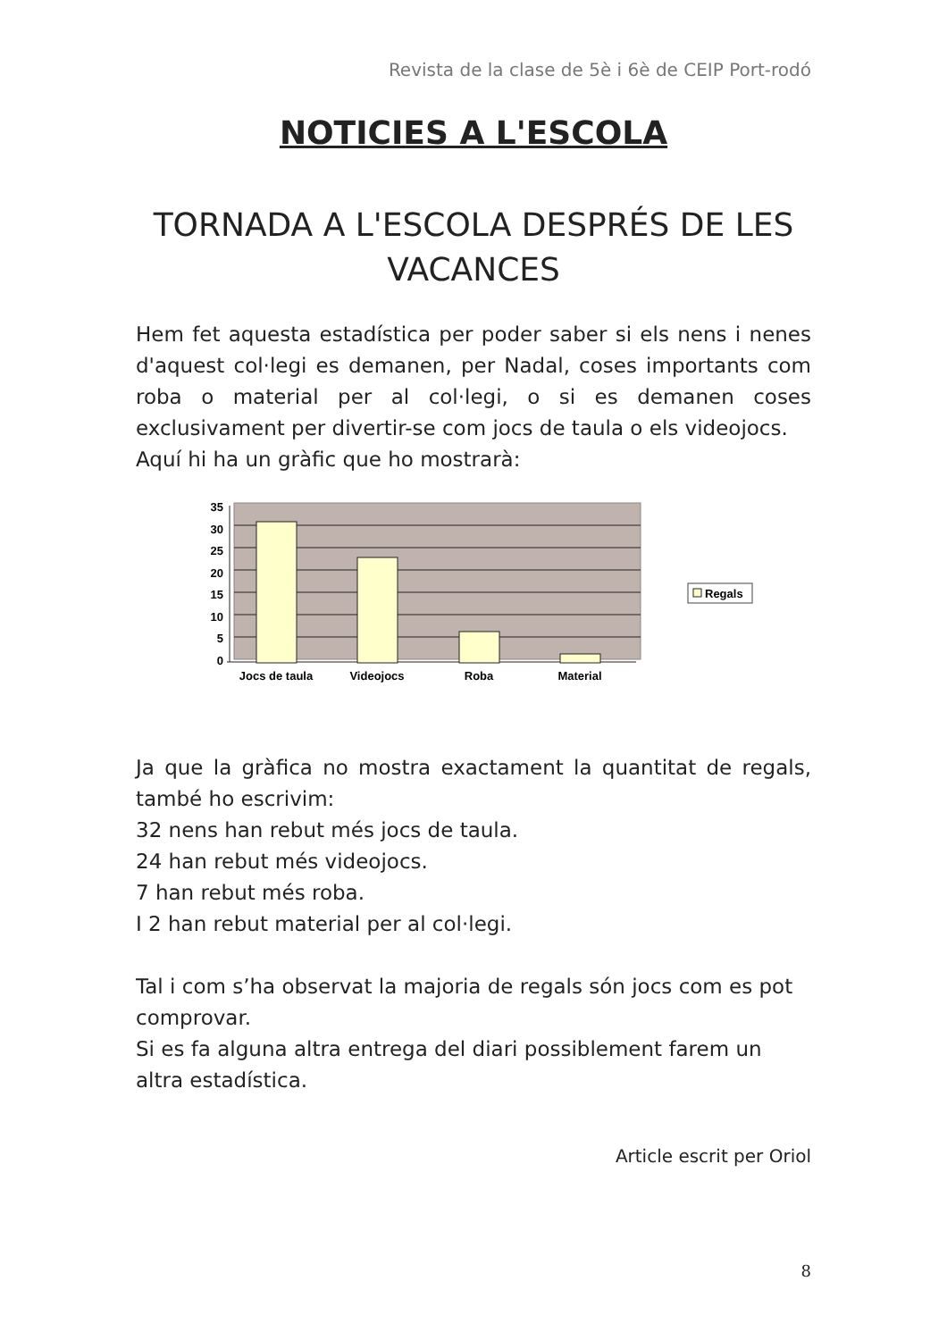Revista de la clase de 5è i 6è de CEIP Port-rodó
NOTICIES A L'ESCOLA
TORNADA A L'ESCOLA DESPRÉS DE LES VACANCES
Hem fet aquesta estadística per poder saber si els nens i nenes d'aquest col·legi es demanen, per Nadal, coses importants com roba o material per al col·legi, o si es demanen coses exclusivament per divertir-se com jocs de taula o els videojocs.
Aquí hi ha un gràfic que ho mostrarà:
35
30
25
20
15
10
5
0
Jocs de taula
Videojocs
Roba
Material
Regals
Ja que la gràfica no mostra exactament la quantitat de regals, també ho escrivim:
32 nens han rebut més jocs de taula.
24 han rebut més videojocs.
7 han rebut més roba.
I 2 han rebut material per al col·legi.
Tal i com s’ha observat la majoria de regals són jocs com es pot comprovar.
Si es fa alguna altra entrega del diari possiblement farem un altra estadística.
Article escrit per Oriol
8